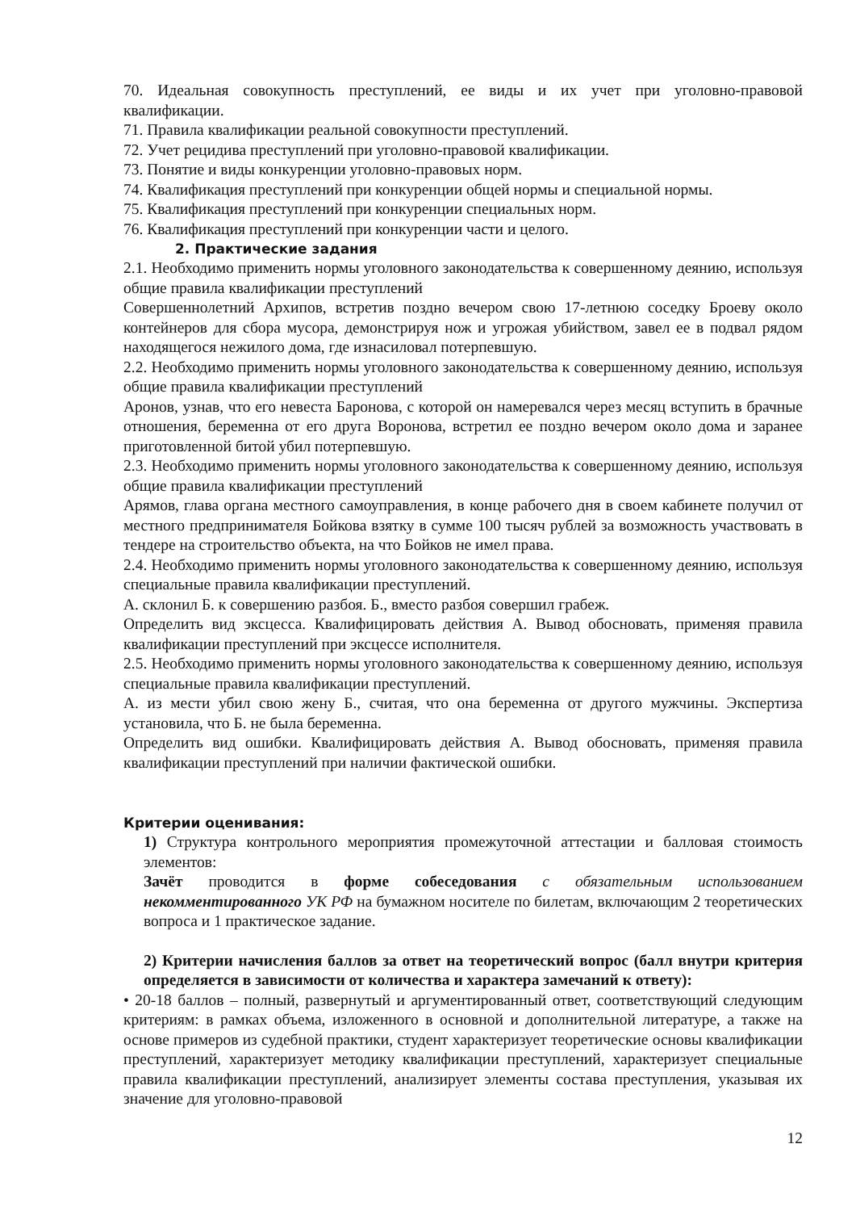70. Идеальная совокупность преступлений, ее виды и их учет при уголовно-правовой квалификации.
71. Правила квалификации реальной совокупности преступлений.
72. Учет рецидива преступлений при уголовно-правовой квалификации.
73. Понятие и виды конкуренции уголовно-правовых норм.
74. Квалификация преступлений при конкуренции общей нормы и специальной нормы.
75. Квалификация преступлений при конкуренции специальных норм.
76. Квалификация преступлений при конкуренции части и целого.
2. Практические задания
2.1. Необходимо применить нормы уголовного законодательства к совершенному деянию, используя общие правила квалификации преступлений
Совершеннолетний Архипов, встретив поздно вечером свою 17-летнюю соседку Броеву около контейнеров для сбора мусора, демонстрируя нож и угрожая убийством, завел ее в подвал рядом находящегося нежилого дома, где изнасиловал потерпевшую.
2.2. Необходимо применить нормы уголовного законодательства к совершенному деянию, используя общие правила квалификации преступлений
Аронов, узнав, что его невеста Баронова, с которой он намеревался через месяц вступить в брачные отношения, беременна от его друга Воронова, встретил ее поздно вечером около дома и заранее приготовленной битой убил потерпевшую.
2.3. Необходимо применить нормы уголовного законодательства к совершенному деянию, используя общие правила квалификации преступлений
Арямов, глава органа местного самоуправления, в конце рабочего дня в своем кабинете получил от местного предпринимателя Бойкова взятку в сумме 100 тысяч рублей за возможность участвовать в тендере на строительство объекта, на что Бойков не имел права.
2.4. Необходимо применить нормы уголовного законодательства к совершенному деянию, используя специальные правила квалификации преступлений.
А. склонил Б. к совершению разбоя. Б., вместо разбоя совершил грабеж.
Определить вид эксцесса. Квалифицировать действия А. Вывод обосновать, применяя правила квалификации преступлений при эксцессе исполнителя.
2.5. Необходимо применить нормы уголовного законодательства к совершенному деянию, используя специальные правила квалификации преступлений.
А. из мести убил свою жену Б., считая, что она беременна от другого мужчины. Экспертиза установила, что Б. не была беременна.
Определить вид ошибки. Квалифицировать действия А. Вывод обосновать, применяя правила квалификации преступлений при наличии фактической ошибки.
Критерии оценивания:
1) Структура контрольного мероприятия промежуточной аттестации и балловая стоимость элементов:
Зачёт проводится в форме собеседования с обязательным использованием некомментированного УК РФ на бумажном носителе по билетам, включающим 2 теоретических вопроса и 1 практическое задание.
2) Критерии начисления баллов за ответ на теоретический вопрос (балл внутри критерия определяется в зависимости от количества и характера замечаний к ответу):
• 20-18 баллов – полный, развернутый и аргументированный ответ, соответствующий следующим критериям: в рамках объема, изложенного в основной и дополнительной литературе, а также на основе примеров из судебной практики, студент характеризует теоретические основы квалификации преступлений, характеризует методику квалификации преступлений, характеризует специальные правила квалификации преступлений, анализирует элементы состава преступления, указывая их значение для уголовно-правовой
12